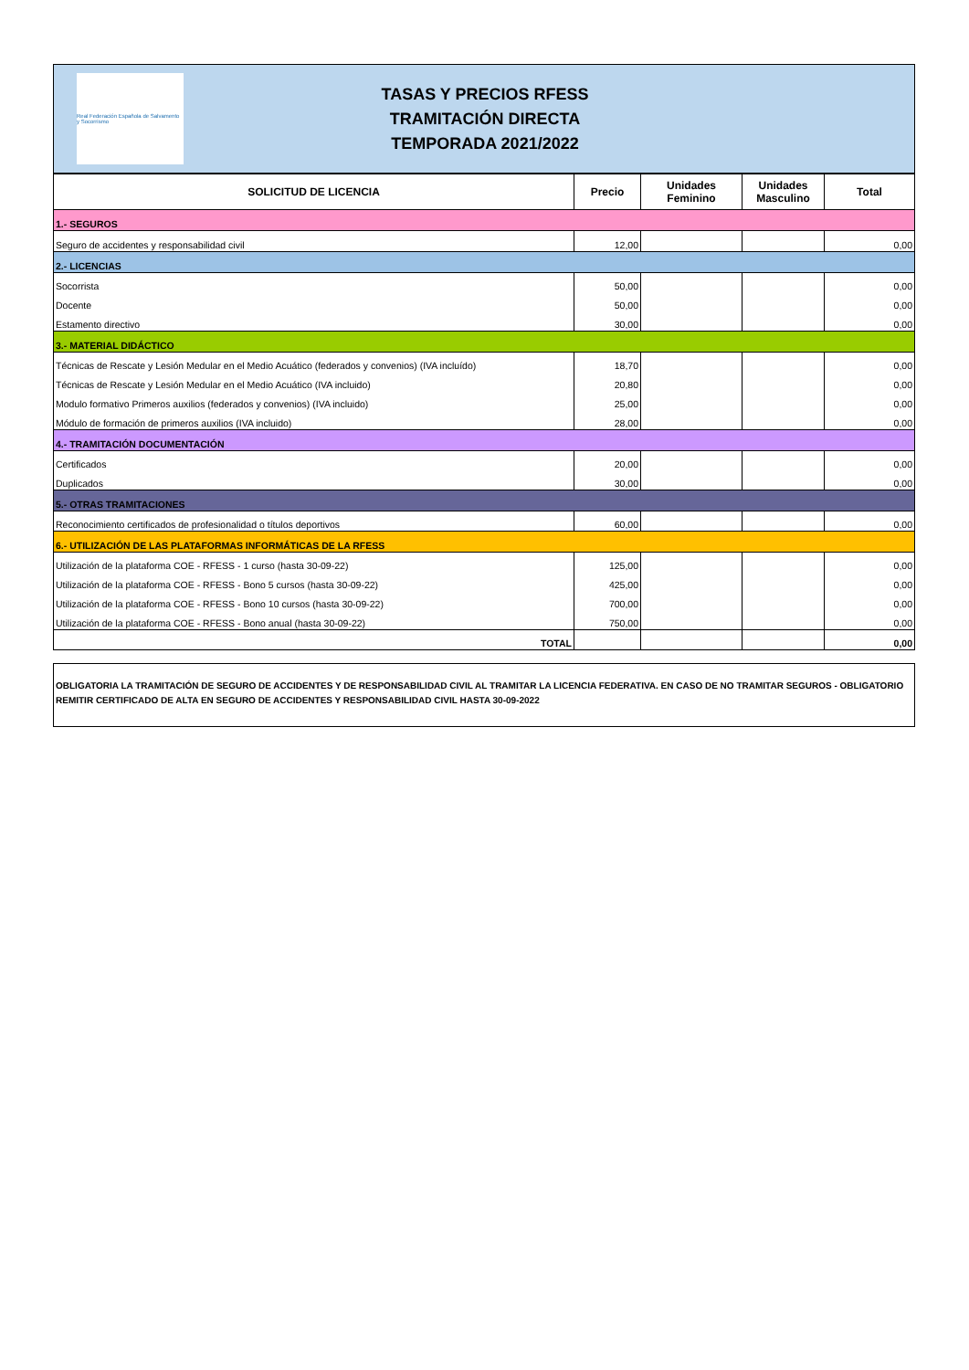Real Federación Española de Salvamento y Socorrismo
TASAS Y PRECIOS RFESS
TRAMITACIÓN DIRECTA
TEMPORADA 2021/2022
| SOLICITUD DE LICENCIA | Precio | Unidades Feminino | Unidades Masculino | Total |
| --- | --- | --- | --- | --- |
| 1.- SEGUROS | | | | |
| Seguro de accidentes y responsabilidad civil | 12,00 | | | 0,00 |
| 2.- LICENCIAS | | | | |
| Socorrista | 50,00 | | | 0,00 |
| Docente | 50,00 | | | 0,00 |
| Estamento directivo | 30,00 | | | 0,00 |
| 3.- MATERIAL DIDÁCTICO | | | | |
| Técnicas de Rescate y Lesión Medular en el Medio Acuático (federados y convenios) (IVA incluído) | 18,70 | | | 0,00 |
| Técnicas de Rescate y Lesión Medular en el Medio Acuático (IVA incluido) | 20,80 | | | 0,00 |
| Modulo formativo Primeros auxilios (federados y convenios) (IVA incluido) | 25,00 | | | 0,00 |
| Módulo de formación de primeros auxilios (IVA incluido) | 28,00 | | | 0,00 |
| 4.- TRAMITACIÓN DOCUMENTACIÓN | | | | |
| Certificados | 20,00 | | | 0,00 |
| Duplicados | 30,00 | | | 0,00 |
| 5.- OTRAS TRAMITACIONES | | | | |
| Reconocimiento certificados de profesionalidad o títulos deportivos | 60,00 | | | 0,00 |
| 6.- UTILIZACIÓN DE LAS PLATAFORMAS INFORMÁTICAS DE LA RFESS | | | | |
| Utilización de la plataforma COE - RFESS - 1 curso (hasta 30-09-22) | 125,00 | | | 0,00 |
| Utilización de la plataforma COE - RFESS - Bono 5 cursos (hasta 30-09-22) | 425,00 | | | 0,00 |
| Utilización de la plataforma COE - RFESS - Bono 10 cursos (hasta 30-09-22) | 700,00 | | | 0,00 |
| Utilización de la plataforma COE - RFESS - Bono anual (hasta 30-09-22) | 750,00 | | | 0,00 |
| TOTAL | | | | 0,00 |
OBLIGATORIA LA TRAMITACIÓN DE SEGURO DE ACCIDENTES Y DE RESPONSABILIDAD CIVIL AL TRAMITAR LA LICENCIA FEDERATIVA. EN CASO DE NO TRAMITAR SEGUROS - OBLIGATORIO REMITIR CERTIFICADO DE ALTA EN SEGURO DE ACCIDENTES Y RESPONSABILIDAD CIVIL HASTA 30-09-2022